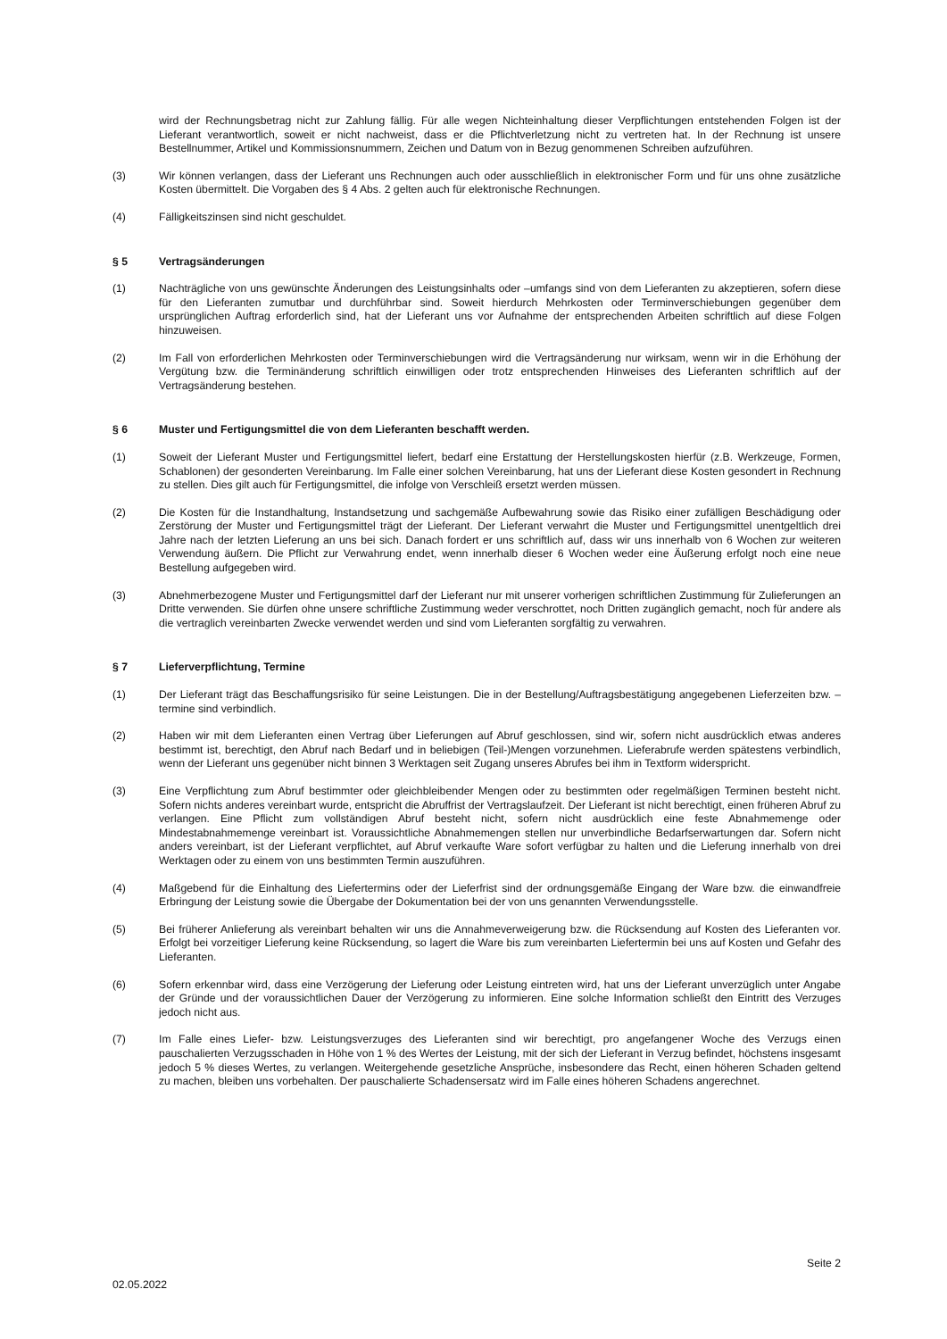wird der Rechnungsbetrag nicht zur Zahlung fällig. Für alle wegen Nichteinhaltung dieser Verpflichtungen entstehenden Folgen ist der Lieferant verantwortlich, soweit er nicht nachweist, dass er die Pflichtverletzung nicht zu vertreten hat. In der Rechnung ist unsere Bestellnummer, Artikel und Kommissionsnummern, Zeichen und Datum von in Bezug genommenen Schreiben aufzuführen.
(3) Wir können verlangen, dass der Lieferant uns Rechnungen auch oder ausschließlich in elektronischer Form und für uns ohne zusätzliche Kosten übermittelt. Die Vorgaben des § 4 Abs. 2 gelten auch für elektronische Rechnungen.
(4) Fälligkeitszinsen sind nicht geschuldet.
§ 5 Vertragsänderungen
(1) Nachträgliche von uns gewünschte Änderungen des Leistungsinhalts oder –umfangs sind von dem Lieferanten zu akzeptieren, sofern diese für den Lieferanten zumutbar und durchführbar sind. Soweit hierdurch Mehrkosten oder Terminverschiebungen gegenüber dem ursprünglichen Auftrag erforderlich sind, hat der Lieferant uns vor Aufnahme der entsprechenden Arbeiten schriftlich auf diese Folgen hinzuweisen.
(2) Im Fall von erforderlichen Mehrkosten oder Terminverschiebungen wird die Vertragsänderung nur wirksam, wenn wir in die Erhöhung der Vergütung bzw. die Terminänderung schriftlich einwilligen oder trotz entsprechenden Hinweises des Lieferanten schriftlich auf der Vertragsänderung bestehen.
§ 6 Muster und Fertigungsmittel die von dem Lieferanten beschafft werden.
(1) Soweit der Lieferant Muster und Fertigungsmittel liefert, bedarf eine Erstattung der Herstellungskosten hierfür (z.B. Werkzeuge, Formen, Schablonen) der gesonderten Vereinbarung. Im Falle einer solchen Vereinbarung, hat uns der Lieferant diese Kosten gesondert in Rechnung zu stellen. Dies gilt auch für Fertigungsmittel, die infolge von Verschleiß ersetzt werden müssen.
(2) Die Kosten für die Instandhaltung, Instandsetzung und sachgemäße Aufbewahrung sowie das Risiko einer zufälligen Beschädigung oder Zerstörung der Muster und Fertigungsmittel trägt der Lieferant. Der Lieferant verwahrt die Muster und Fertigungsmittel unentgeltlich drei Jahre nach der letzten Lieferung an uns bei sich. Danach fordert er uns schriftlich auf, dass wir uns innerhalb von 6 Wochen zur weiteren Verwendung äußern. Die Pflicht zur Verwahrung endet, wenn innerhalb dieser 6 Wochen weder eine Äußerung erfolgt noch eine neue Bestellung aufgegeben wird.
(3) Abnehmerbezogene Muster und Fertigungsmittel darf der Lieferant nur mit unserer vorherigen schriftlichen Zustimmung für Zulieferungen an Dritte verwenden. Sie dürfen ohne unsere schriftliche Zustimmung weder verschrottet, noch Dritten zugänglich gemacht, noch für andere als die vertraglich vereinbarten Zwecke verwendet werden und sind vom Lieferanten sorgfältig zu verwahren.
§ 7 Lieferverpflichtung, Termine
(1) Der Lieferant trägt das Beschaffungsrisiko für seine Leistungen. Die in der Bestellung/Auftragsbestätigung angegebenen Lieferzeiten bzw. –termine sind verbindlich.
(2) Haben wir mit dem Lieferanten einen Vertrag über Lieferungen auf Abruf geschlossen, sind wir, sofern nicht ausdrücklich etwas anderes bestimmt ist, berechtigt, den Abruf nach Bedarf und in beliebigen (Teil-)Mengen vorzunehmen. Lieferabrufe werden spätestens verbindlich, wenn der Lieferant uns gegenüber nicht binnen 3 Werktagen seit Zugang unseres Abrufes bei ihm in Textform widerspricht.
(3) Eine Verpflichtung zum Abruf bestimmter oder gleichbleibender Mengen oder zu bestimmten oder regelmäßigen Terminen besteht nicht. Sofern nichts anderes vereinbart wurde, entspricht die Abruffrist der Vertragslaufzeit. Der Lieferant ist nicht berechtigt, einen früheren Abruf zu verlangen. Eine Pflicht zum vollständigen Abruf besteht nicht, sofern nicht ausdrücklich eine feste Abnahmemenge oder Mindestabnahmemenge vereinbart ist. Voraussichtliche Abnahmemengen stellen nur unverbindliche Bedarfserwartungen dar. Sofern nicht anders vereinbart, ist der Lieferant verpflichtet, auf Abruf verkaufte Ware sofort verfügbar zu halten und die Lieferung innerhalb von drei Werktagen oder zu einem von uns bestimmten Termin auszuführen.
(4) Maßgebend für die Einhaltung des Liefertermins oder der Lieferfrist sind der ordnungsgemäße Eingang der Ware bzw. die einwandfreie Erbringung der Leistung sowie die Übergabe der Dokumentation bei der von uns genannten Verwendungsstelle.
(5) Bei früherer Anlieferung als vereinbart behalten wir uns die Annahmeverweigerung bzw. die Rücksendung auf Kosten des Lieferanten vor. Erfolgt bei vorzeitiger Lieferung keine Rücksendung, so lagert die Ware bis zum vereinbarten Liefertermin bei uns auf Kosten und Gefahr des Lieferanten.
(6) Sofern erkennbar wird, dass eine Verzögerung der Lieferung oder Leistung eintreten wird, hat uns der Lieferant unverzüglich unter Angabe der Gründe und der voraussichtlichen Dauer der Verzögerung zu informieren. Eine solche Information schließt den Eintritt des Verzuges jedoch nicht aus.
(7) Im Falle eines Liefer- bzw. Leistungsverzuges des Lieferanten sind wir berechtigt, pro angefangener Woche des Verzugs einen pauschalierten Verzugsschaden in Höhe von 1 % des Wertes der Leistung, mit der sich der Lieferant in Verzug befindet, höchstens insgesamt jedoch 5 % dieses Wertes, zu verlangen. Weitergehende gesetzliche Ansprüche, insbesondere das Recht, einen höheren Schaden geltend zu machen, bleiben uns vorbehalten. Der pauschalierte Schadensersatz wird im Falle eines höheren Schadens angerechnet.
Seite 2
02.05.2022